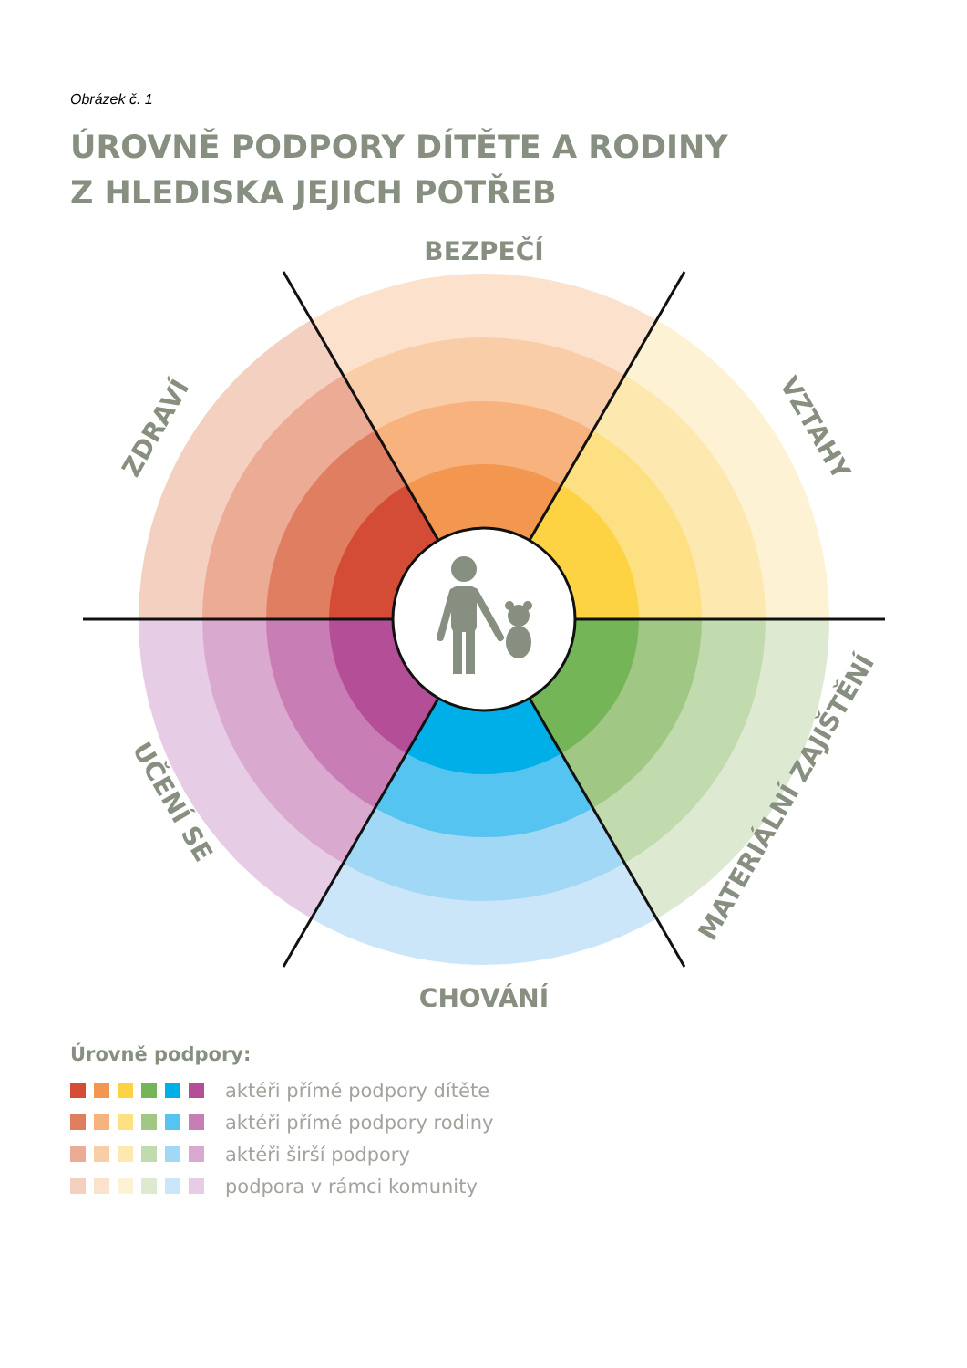Obrázek č. 1
ÚROVNĚ PODPORY DÍTĚTE A RODINY
Z HLEDISKA JEJICH POTŘEB
BEZPEČÍ
CHOVÁNÍ
ZDRAVÍ
VZTAHY
UČENÍ SE
MATERIÁLNÍ ZAJIŠTĚNÍ
Úrovně podpory:
aktéři přímé podpory dítěte
aktéři přímé podpory rodiny
aktéři širší podpory
podpora v rámci komunity